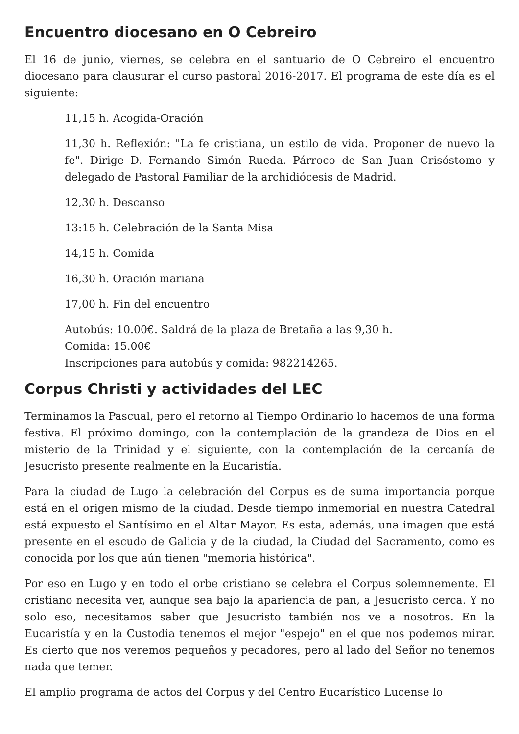Encuentro diocesano en O Cebreiro
El 16 de junio, viernes, se celebra en el santuario de O Cebreiro el encuentro diocesano para clausurar el curso pastoral 2016-2017. El programa de este día es el siguiente:
11,15 h. Acogida-Oración
11,30 h. Reflexión: "La fe cristiana, un estilo de vida. Proponer de nuevo la fe". Dirige D. Fernando Simón Rueda. Párroco de San Juan Crisóstomo y delegado de Pastoral Familiar de la archidiócesis de Madrid.
12,30 h. Descanso
13:15 h. Celebración de la Santa Misa
14,15 h. Comida
16,30 h. Oración mariana
17,00 h. Fin del encuentro
Autobús: 10.00€. Saldrá de la plaza de Bretaña a las 9,30 h.
Comida: 15.00€
Inscripciones para autobús y comida: 982214265.
Corpus Christi y actividades del LEC
Terminamos la Pascual, pero el retorno al Tiempo Ordinario lo hacemos de una forma festiva. El próximo domingo, con la contemplación de la grandeza de Dios en el misterio de la Trinidad y el siguiente, con la contemplación de la cercanía de Jesucristo presente realmente en la Eucaristía.
Para la ciudad de Lugo la celebración del Corpus es de suma importancia porque está en el origen mismo de la ciudad. Desde tiempo inmemorial en nuestra Catedral está expuesto el Santísimo en el Altar Mayor. Es esta, además, una imagen que está presente en el escudo de Galicia y de la ciudad, la Ciudad del Sacramento, como es conocida por los que aún tienen "memoria histórica".
Por eso en Lugo y en todo el orbe cristiano se celebra el Corpus solemnemente. El cristiano necesita ver, aunque sea bajo la apariencia de pan, a Jesucristo cerca. Y no solo eso, necesitamos saber que Jesucristo también nos ve a nosotros. En la Eucaristía y en la Custodia tenemos el mejor "espejo" en el que nos podemos mirar. Es cierto que nos veremos pequeños y pecadores, pero al lado del Señor no tenemos nada que temer.
El amplio programa de actos del Corpus y del Centro Eucarístico Lucense lo